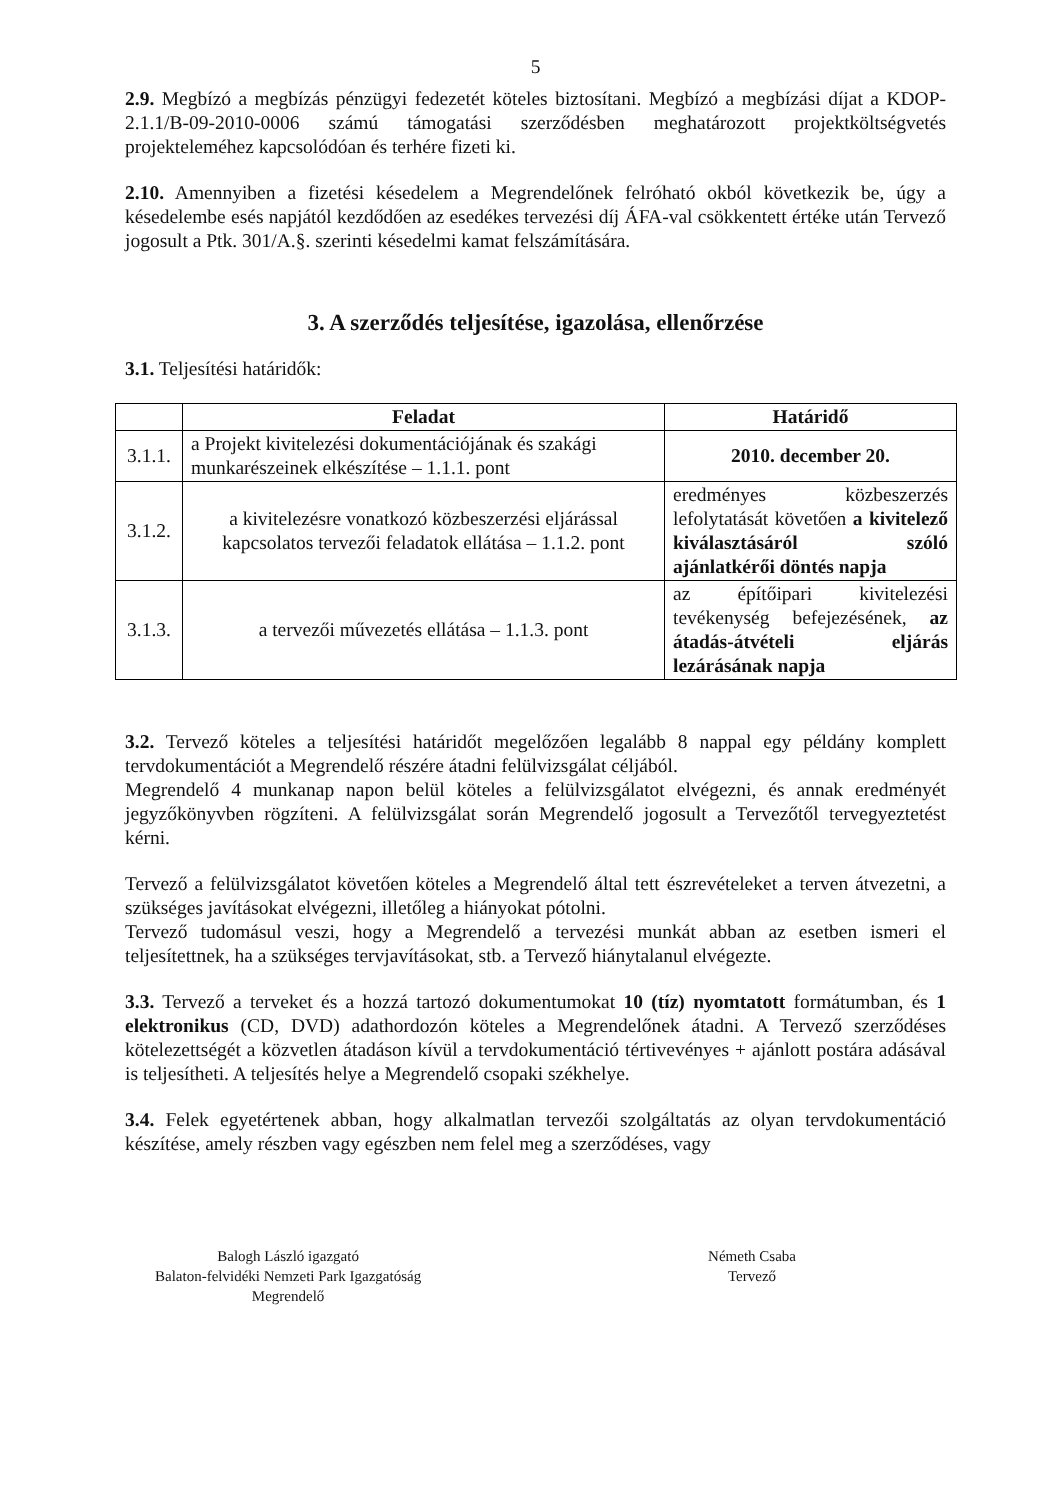5
2.9. Megbízó a megbízás pénzügyi fedezetét köteles biztosítani. Megbízó a megbízási díjat a KDOP-2.1.1/B-09-2010-0006 számú támogatási szerződésben meghatározott projektköltségvetés projekteleméhez kapcsolódóan és terhére fizeti ki.
2.10. Amennyiben a fizetési késedelem a Megrendelőnek felróható okból következik be, úgy a késedelembe esés napjától kezdődően az esedékes tervezési díj ÁFA-val csökkentett értéke után Tervező jogosult a Ptk. 301/A.§. szerinti késedelmi kamat felszámítására.
3. A szerződés teljesítése, igazolása, ellenőrzése
3.1. Teljesítési határidők:
| | Feladat | Határidő |
| --- | --- | --- |
| 3.1.1. | a Projekt kivitelezési dokumentációjának és szakági munkarészeinek elkészítése – 1.1.1. pont | 2010. december 20. |
| 3.1.2. | a kivitelezésre vonatkozó közbeszerzési eljárással kapcsolatos tervezői feladatok ellátása – 1.1.2. pont | eredményes közbeszerzés lefolytatását követően a kivitelező kiválasztásáról szóló ajánlatkérői döntés napja |
| 3.1.3. | a tervezői művezetés ellátása – 1.1.3. pont | az építőipari kivitelezési tevékenység befejezésének, az átadás-átvételi eljárás lezárásának napja |
3.2. Tervező köteles a teljesítési határidőt megelőzően legalább 8 nappal egy példány komplett tervdokumentációt a Megrendelő részére átadni felülvizsgálat céljából.
Megrendelő 4 munkanap napon belül köteles a felülvizsgálatot elvégezni, és annak eredményét jegyzőkönyvben rögzíteni. A felülvizsgálat során Megrendelő jogosult a Tervezőtől tervegyeztetést kérni.
Tervező a felülvizsgálatot követően köteles a Megrendelő által tett észrevételeket a terven átvezetni, a szükséges javításokat elvégezni, illetőleg a hiányokat pótolni.
Tervező tudomásul veszi, hogy a Megrendelő a tervezési munkát abban az esetben ismeri el teljesítettnek, ha a szükséges tervjavításokat, stb. a Tervező hiánytalanul elvégezte.
3.3. Tervező a terveket és a hozzá tartozó dokumentumokat 10 (tíz) nyomtatott formátumban, és 1 elektronikus (CD, DVD) adathordozón köteles a Megrendelőnek átadni. A Tervező szerződéses kötelezettségét a közvetlen átadáson kívül a tervdokumentáció tértivevényes + ajánlott postára adásával is teljesítheti. A teljesítés helye a Megrendelő csopaki székhelye.
3.4. Felek egyetértenek abban, hogy alkalmatlan tervezői szolgáltatás az olyan tervdokumentáció készítése, amely részben vagy egészben nem felel meg a szerződéses, vagy
Balogh László igazgató
Balaton-felvidéki Nemzeti Park Igazgatóság
Megrendelő
Németh Csaba
Tervező